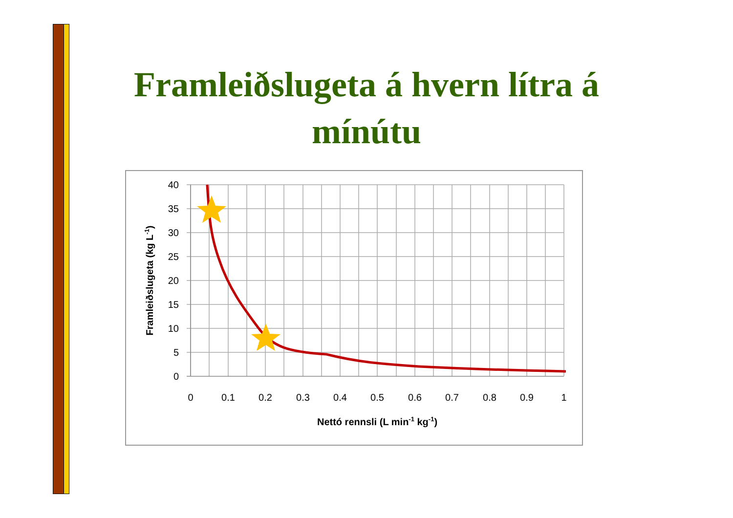Framleiðslugeta á hvern lítra á mínútu
40
35
30
25
20
15
10
5
0
0
0.1
0.2
0.3
0.4
0.5
0.6
0.7
0.8
0.9
1
Nettó rennsli (L min-1 kg-1)
Framleiðslugeta (kg L-1)